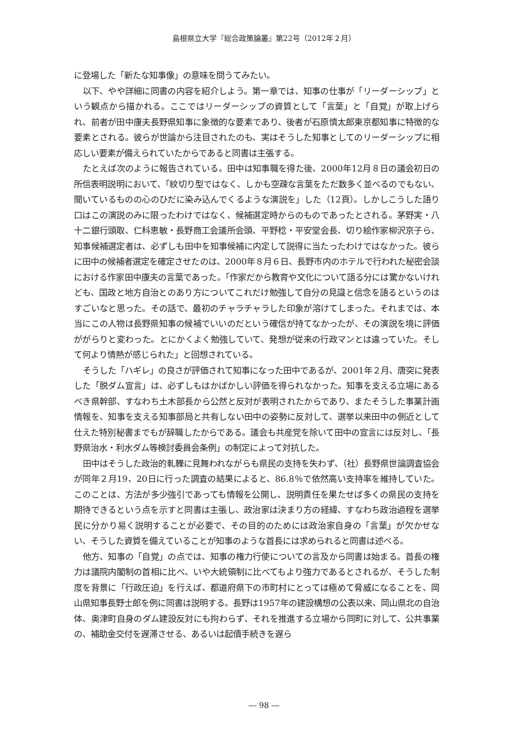島根県立大学『総合政策論叢』第22号（2012年２月）
に登場した「新たな知事像」の意味を問うてみたい。
以下、やや詳細に同書の内容を紹介しよう。第一章では、知事の仕事が「リーダーシップ」という観点から描かれる。ここではリーダーシップの資質として「言葉」と「自覚」が取上げられ、前者が田中康夫長野県知事に象徴的な要素であり、後者が石原慎太郎東京都知事に特徴的な要素とされる。彼らが世論から注目されたのも、実はそうした知事としてのリーダーシップに相応しい要素が備えられていたからであると同書は主張する。
たとえば次のように報告されている。田中は知事職を得た後、2000年12月８日の議会初日の所信表明説明において、「紋切り型ではなく、しかも空疎な言葉をただ数多く並べるのでもない、聞いているものの心のひだに染み込んでくるような演説を」した（12頁）。しかしこうした語り口はこの演説のみに限ったわけではなく、候補選定時からのものであったとされる。茅野実・八十二銀行頭取、仁科恵敏・長野商工会議所会頭、平野稔・平安堂会長、切り絵作家柳沢京子ら、知事候補選定者は、必ずしも田中を知事候補に内定して説得に当たったわけではなかった。彼らに田中の候補者選定を確定させたのは、2000年８月６日、長野市内のホテルで行われた秘密会談における作家田中康夫の言葉であった。「作家だから教育や文化について語る分には驚かないけれども、国政と地方自治とのあり方についてこれだけ勉強して自分の見識と信念を語るというのはすごいなと思った。その話で、最初のチャラチャラした印象が溶けてしまった。それまでは、本当にこの人物は長野県知事の候補でいいのだという確信が持てなかったが、その演説を境に評価ががらりと変わった。とにかくよく勉強していて、発想が従来の行政マンとは違っていた。そして何より情熱が感じられた」と回想されている。
そうした「ハギレ」の良さが評価されて知事になった田中であるが、2001年２月、唐突に発表した「脱ダム宣言」は、必ずしもはかばかしい評価を得られなかった。知事を支える立場にあるべき県幹部、すなわち土木部長から公然と反対が表明されたからであり、またそうした事業計画情報を、知事を支える知事部局と共有しない田中の姿勢に反対して、選挙以来田中の側近として仕えた特別秘書までもが辞職したからである。議会も共産党を除いて田中の宣言には反対し、「長野県治水・利水ダム等検討委員会条例」の制定によって対抗した。
田中はそうした政治的軋轢に見舞われながらも県民の支持を失わず、（社）長野県世論調査協会が同年２月19、20日に行った調査の結果によると、86.8％で依然高い支持率を維持していた。このことは、方法が多少強引であっても情報を公開し、説明責任を果たせば多くの県民の支持を期待できるという点を示すと同書は主張し、政治家は決まり方の経緯、すなわち政治過程を選挙民に分かり易く説明することが必要で、その目的のためには政治家自身の「言葉」が欠かせない、そうした資質を備えていることが知事のような首長には求められると同書は述べる。
他方、知事の「自覚」の点では、知事の権力行使についての言及から同書は始まる。首長の権力は議院内閣制の首相に比べ、いや大統領制に比べてもより強力であるとされるが、そうした制度を背景に「行政圧迫」を行えば、都道府県下の市町村にとっては極めて脅威になることを、岡山県知事長野士郎を例に同書は説明する。長野は1957年の建設構想の公表以来、岡山県北の自治体、奥津町自身のダム建設反対にも拘わらず、それを推進する立場から同町に対して、公共事業の、補助金交付を遅滞させる、あるいは起債手続きを遅ら
― 98 ―